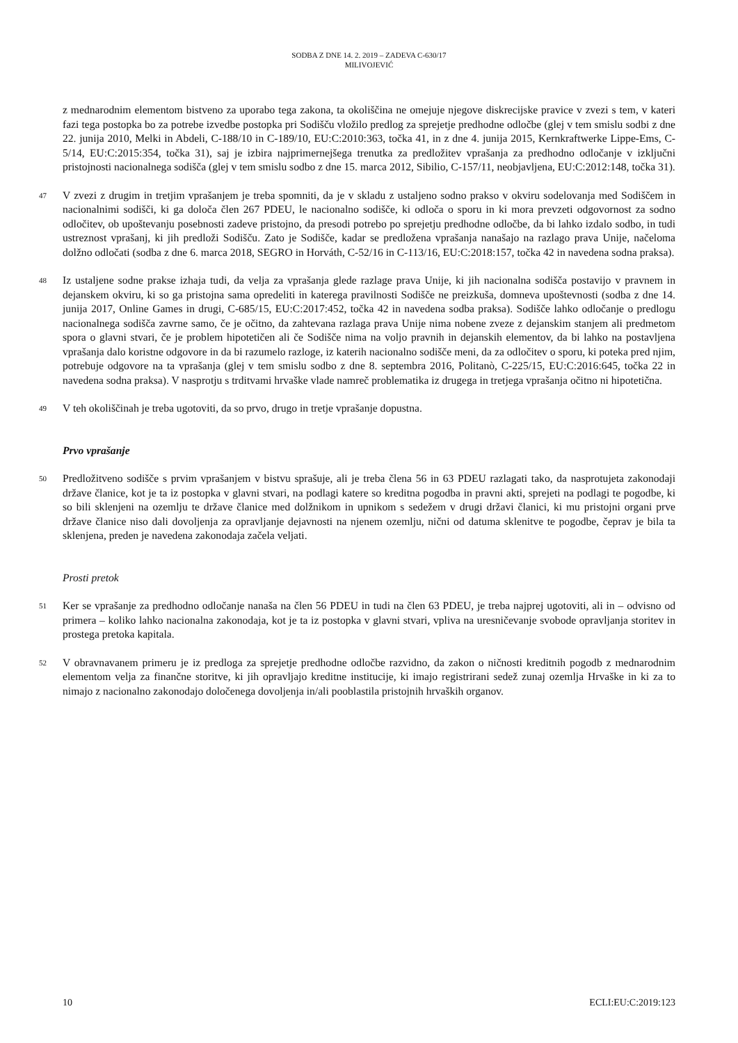SODBA Z DNE 14. 2. 2019 – ZADEVA C-630/17
MILIVOJEVIĆ
z mednarodnim elementom bistveno za uporabo tega zakona, ta okoliščina ne omejuje njegove diskrecijske pravice v zvezi s tem, v kateri fazi tega postopka bo za potrebe izvedbe postopka pri Sodišču vložilo predlog za sprejetje predhodne odločbe (glej v tem smislu sodbi z dne 22. junija 2010, Melki in Abdeli, C-188/10 in C-189/10, EU:C:2010:363, točka 41, in z dne 4. junija 2015, Kernkraftwerke Lippe-Ems, C-5/14, EU:C:2015:354, točka 31), saj je izbira najprimernejšega trenutka za predložitev vprašanja za predhodno odločanje v izključni pristojnosti nacionalnega sodišča (glej v tem smislu sodbo z dne 15. marca 2012, Sibilio, C-157/11, neobjavljena, EU:C:2012:148, točka 31).
47
V zvezi z drugim in tretjim vprašanjem je treba spomniti, da je v skladu z ustaljeno sodno prakso v okviru sodelovanja med Sodiščem in nacionalnimi sodišči, ki ga določa člen 267 PDEU, le nacionalno sodišče, ki odloča o sporu in ki mora prevzeti odgovornost za sodno odločitev, ob upoštevanju posebnosti zadeve pristojno, da presodi potrebo po sprejetju predhodne odločbe, da bi lahko izdalo sodbo, in tudi ustreznost vprašanj, ki jih predloži Sodišču. Zato je Sodišče, kadar se predložena vprašanja nanašajo na razlago prava Unije, načeloma dolžno odločati (sodba z dne 6. marca 2018, SEGRO in Horváth, C-52/16 in C-113/16, EU:C:2018:157, točka 42 in navedena sodna praksa).
48
Iz ustaljene sodne prakse izhaja tudi, da velja za vprašanja glede razlage prava Unije, ki jih nacionalna sodišča postavijo v pravnem in dejanskem okviru, ki so ga pristojna sama opredeliti in katerega pravilnosti Sodišče ne preizkuša, domneva upoštevnosti (sodba z dne 14. junija 2017, Online Games in drugi, C-685/15, EU:C:2017:452, točka 42 in navedena sodba praksa). Sodišče lahko odločanje o predlogu nacionalnega sodišča zavrne samo, če je očitno, da zahtevana razlaga prava Unije nima nobene zveze z dejanskim stanjem ali predmetom spora o glavni stvari, če je problem hipotetičen ali če Sodišče nima na voljo pravnih in dejanskih elementov, da bi lahko na postavljena vprašanja dalo koristne odgovore in da bi razumelo razloge, iz katerih nacionalno sodišče meni, da za odločitev o sporu, ki poteka pred njim, potrebuje odgovore na ta vprašanja (glej v tem smislu sodbo z dne 8. septembra 2016, Politanò, C-225/15, EU:C:2016:645, točka 22 in navedena sodna praksa). V nasprotju s trditvami hrvaške vlade namreč problematika iz drugega in tretjega vprašanja očitno ni hipotetična.
49
V teh okoliščinah je treba ugotoviti, da so prvo, drugo in tretje vprašanje dopustna.
Prvo vprašanje
50
Predložitveno sodišče s prvim vprašanjem v bistvu sprašuje, ali je treba člena 56 in 63 PDEU razlagati tako, da nasprotujeta zakonodaji države članice, kot je ta iz postopka v glavni stvari, na podlagi katere so kreditna pogodba in pravni akti, sprejeti na podlagi te pogodbe, ki so bili sklenjeni na ozemlju te države članice med dolžnikom in upnikom s sedežem v drugi državi članici, ki mu pristojni organi prve države članice niso dali dovoljenja za opravljanje dejavnosti na njenem ozemlju, nični od datuma sklenitve te pogodbe, čeprav je bila ta sklenjena, preden je navedena zakonodaja začela veljati.
Prosti pretok
51
Ker se vprašanje za predhodno odločanje nanaša na člen 56 PDEU in tudi na člen 63 PDEU, je treba najprej ugotoviti, ali in – odvisno od primera – koliko lahko nacionalna zakonodaja, kot je ta iz postopka v glavni stvari, vpliva na uresničevanje svobode opravljanja storitev in prostega pretoka kapitala.
52
V obravnavanem primeru je iz predloga za sprejetje predhodne odločbe razvidno, da zakon o ničnosti kreditnih pogodb z mednarodnim elementom velja za finančne storitve, ki jih opravljajo kreditne institucije, ki imajo registrirani sedež zunaj ozemlja Hrvaške in ki za to nimajo z nacionalno zakonodajo določenega dovoljenja in/ali pooblastila pristojnih hrvaških organov.
10 ECLI:EU:C:2019:123